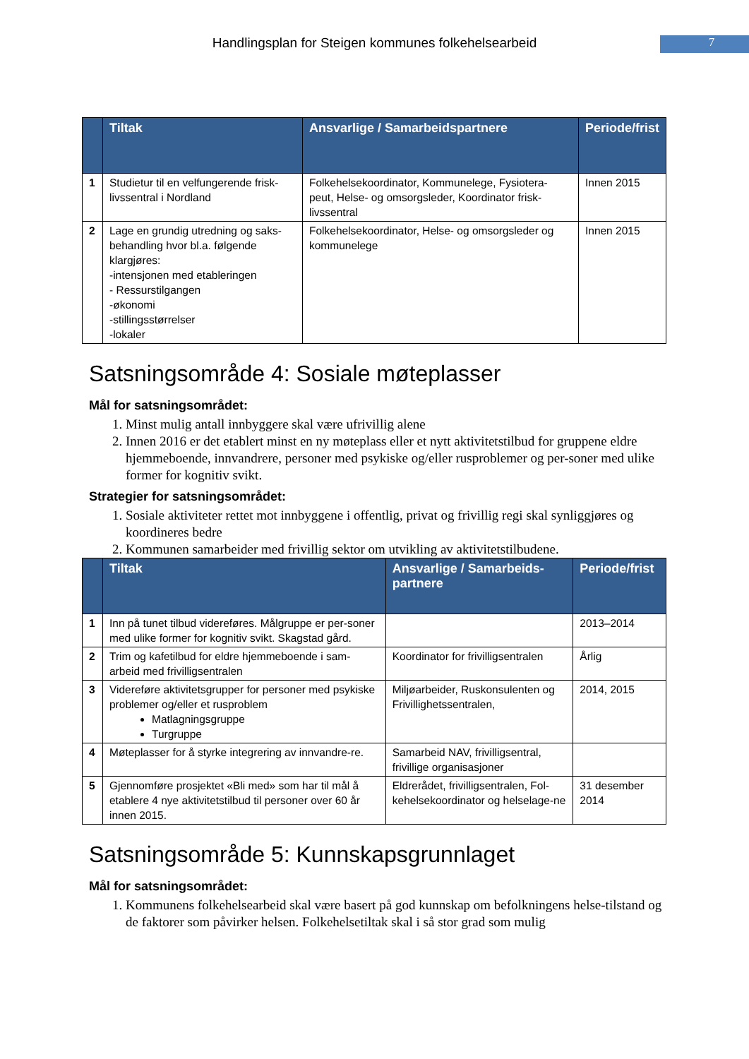Handlingsplan for Steigen kommunes folkehelsearbeid
7
| | Tiltak | Ansvarlige / Samarbeidspartnere | Periode/frist |
| --- | --- | --- | --- |
| 1 | Studietur til en velfungerende frisk-livssentral i Nordland | Folkehelsekoordinator, Kommunelege, Fysiotera-peut, Helse- og omsorgsleder, Koordinator frisk-livssentral | Innen 2015 |
| 2 | Lage en grundig utredning og saks-behandling hvor bl.a. følgende klargjøres: -intensjonen med etableringen - Ressurstilgangen -økonomi -stillingsstørrelser -lokaler | Folkehelsekoordinator, Helse- og omsorgsleder og kommunelege | Innen 2015 |
Satsningsområde 4: Sosiale møteplasser
Mål for satsningsområdet:
1. Minst mulig antall innbyggere skal være ufrivillig alene
2. Innen 2016 er det etablert minst en ny møteplass eller et nytt aktivitetstilbud for gruppene eldre hjemmeboende, innvandrere, personer med psykiske og/eller rusproblemer og per-soner med ulike former for kognitiv svikt.
Strategier for satsningsområdet:
1. Sosiale aktiviteter rettet mot innbyggene i offentlig, privat og frivillig regi skal synliggjøres og koordineres bedre
2. Kommunen samarbeider med frivillig sektor om utvikling av aktivitetstilbudene.
| | Tiltak | Ansvarlige / Samarbeids-partnere | Periode/frist |
| --- | --- | --- | --- |
| 1 | Inn på tunet tilbud videreføres. Målgruppe er per-soner med ulike former for kognitiv svikt. Skagstad gård. | | 2013–2014 |
| 2 | Trim og kafetilbud for eldre hjemmeboende i sam-arbeid med frivilligsentralen | Koordinator for frivilligsentralen | Årlig |
| 3 | Videreføre aktivitetsgrupper for personer med psykiske problemer og/eller et rusproblem Matlagningsgruppe Turgruppe | Miljøarbeider, Ruskonsulenten og Frivillighetssentralen, | 2014, 2015 |
| 4 | Møteplasser for å styrke integrering av innvandre-re. | Samarbeid NAV, frivilligsentral, frivillige organisasjoner | |
| 5 | Gjennomføre prosjektet «Bli med» som har til mål å etablere 4 nye aktivitetstilbud til personer over 60 år innen 2015. | Eldrerådet, frivilligsentralen, Fol-kehelsekoordinator og helselage-ne | 31 desember 2014 |
Satsningsområde 5: Kunnskapsgrunnlaget
Mål for satsningsområdet:
1. Kommunens folkehelsearbeid skal være basert på god kunnskap om befolkningens helse-tilstand og de faktorer som påvirker helsen. Folkehelsetiltak skal i så stor grad som mulig